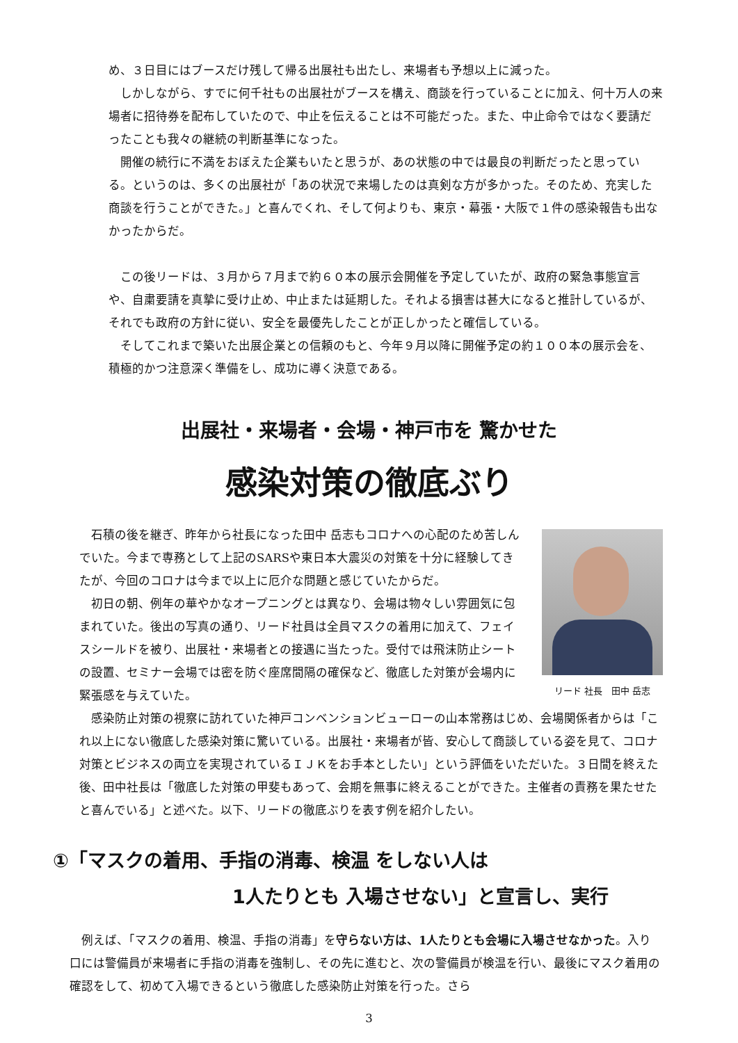め、３日目にはブースだけ残して帰る出展社も出たし、来場者も予想以上に減った。
　しかしながら、すでに何千社もの出展社がブースを構え、商談を行っていることに加え、何十万人の来場者に招待券を配布していたので、中止を伝えることは不可能だった。また、中止命令ではなく要請だったことも我々の継続の判断基準になった。
　開催の続行に不満をおぼえた企業もいたと思うが、あの状態の中では最良の判断だったと思っている。というのは、多くの出展社が「あの状況で来場したのは真剣な方が多かった。そのため、充実した商談を行うことができた。」と喜んでくれ、そして何よりも、東京・幕張・大阪で１件の感染報告も出なかったからだ。
　この後リードは、３月から７月まで約６０本の展示会開催を予定していたが、政府の緊急事態宣言や、自粛要請を真摯に受け止め、中止または延期した。それよる損害は甚大になると推計しているが、それでも政府の方針に従い、安全を最優先したことが正しかったと確信している。
　そしてこれまで築いた出展企業との信頼のもと、今年９月以降に開催予定の約１００本の展示会を、積極的かつ注意深く準備をし、成功に導く決意である。
出展社・来場者・会場・神戸市を 驚かせた
感染対策の徹底ぶり
　石積の後を継ぎ、昨年から社長になった田中 岳志もコロナへの心配のため苦しんでいた。今まで専務として上記のSARSや東日本大震災の対策を十分に経験してきたが、今回のコロナは今まで以上に厄介な問題と感じていたからだ。
　初日の朝、例年の華やかなオープニングとは異なり、会場は物々しい雰囲気に包まれていた。後出の写真の通り、リード社員は全員マスクの着用に加えて、フェイスシールドを被り、出展社・来場者との接遇に当たった。受付では飛沫防止シートの設置、セミナー会場では密を防ぐ座席間隔の確保など、徹底した対策が会場内に緊張感を与えていた。
リード 社長　田中 岳志
　感染防止対策の視察に訪れていた神戸コンベンションビューローの山本常務はじめ、会場関係者からは「これ以上にない徹底した感染対策に驚いている。出展社・来場者が皆、安心して商談している姿を見て、コロナ対策とビジネスの両立を実現されているＩＪＫをお手本としたい」という評価をいただいた。３日間を終えた後、田中社長は「徹底した対策の甲斐もあって、会期を無事に終えることができた。主催者の責務を果たせたと喜んでいる」と述べた。以下、リードの徹底ぶりを表す例を紹介したい。
①「マスクの着用、手指の消毒、検温 をしない人は
1人たりとも 入場させない」と宣言し、実行
　例えば、「マスクの着用、検温、手指の消毒」を守らない方は、1人たりとも会場に入場させなかった。入り口には警備員が来場者に手指の消毒を強制し、その先に進むと、次の警備員が検温を行い、最後にマスク着用の確認をして、初めて入場できるという徹底した感染防止対策を行った。さら
3